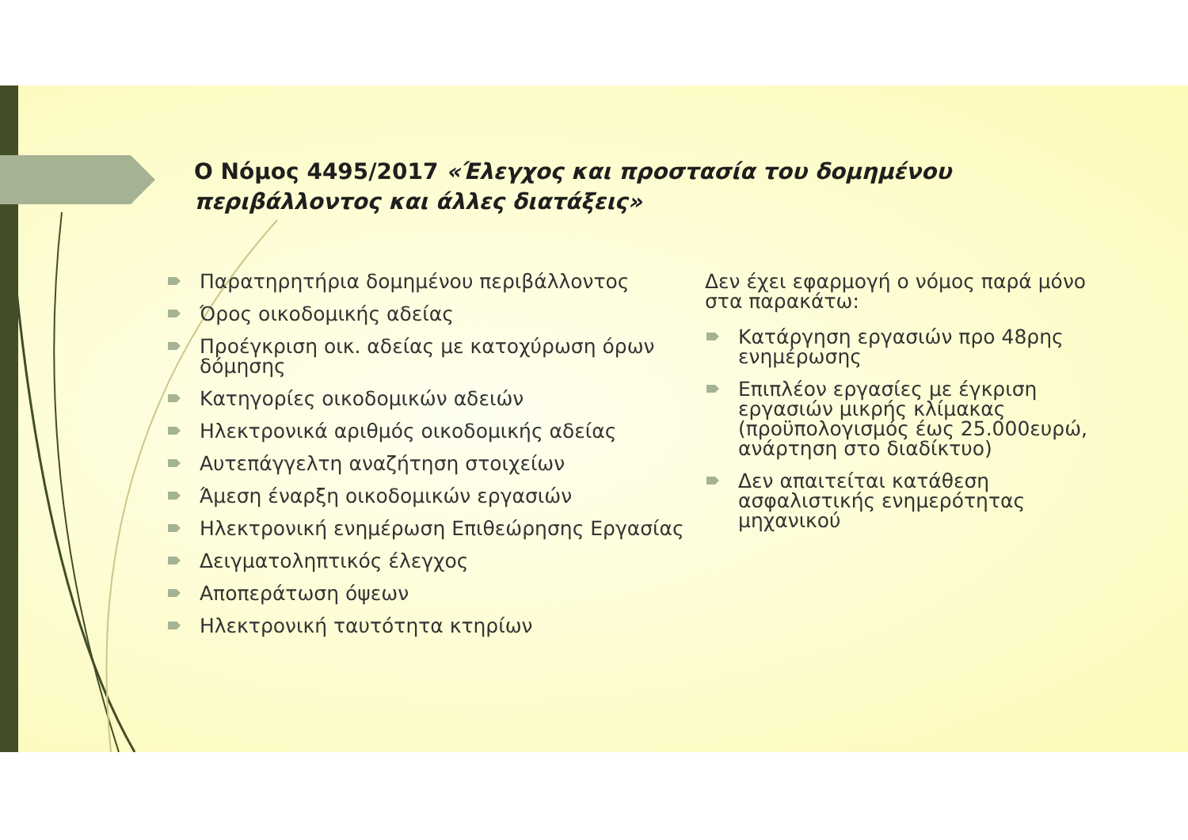Ο Νόμος 4495/2017 «Έλεγχος και προστασία του δομημένου περιβάλλοντος και άλλες διατάξεις»
Παρατηρητήρια δομημένου περιβάλλοντος
Όρος οικοδομικής αδείας
Προέγκριση οικ. αδείας με κατοχύρωση όρων δόμησης
Κατηγορίες οικοδομικών αδειών
Ηλεκτρονικά αριθμός οικοδομικής αδείας
Αυτεπάγγελτη αναζήτηση στοιχείων
Άμεση έναρξη οικοδομικών εργασιών
Ηλεκτρονική ενημέρωση Επιθεώρησης Εργασίας
Δειγματοληπτικός έλεγχος
Αποπεράτωση όψεων
Ηλεκτρονική ταυτότητα κτηρίων
Δεν έχει εφαρμογή ο νόμος παρά μόνο στα παρακάτω:
Κατάργηση εργασιών προ 48ρης ενημέρωσης
Επιπλέον εργασίες με έγκριση εργασιών μικρής κλίμακας (προϋπολογισμός έως 25.000ευρώ, ανάρτηση στο διαδίκτυο)
Δεν απαιτείται κατάθεση ασφαλιστικής ενημερότητας μηχανικού